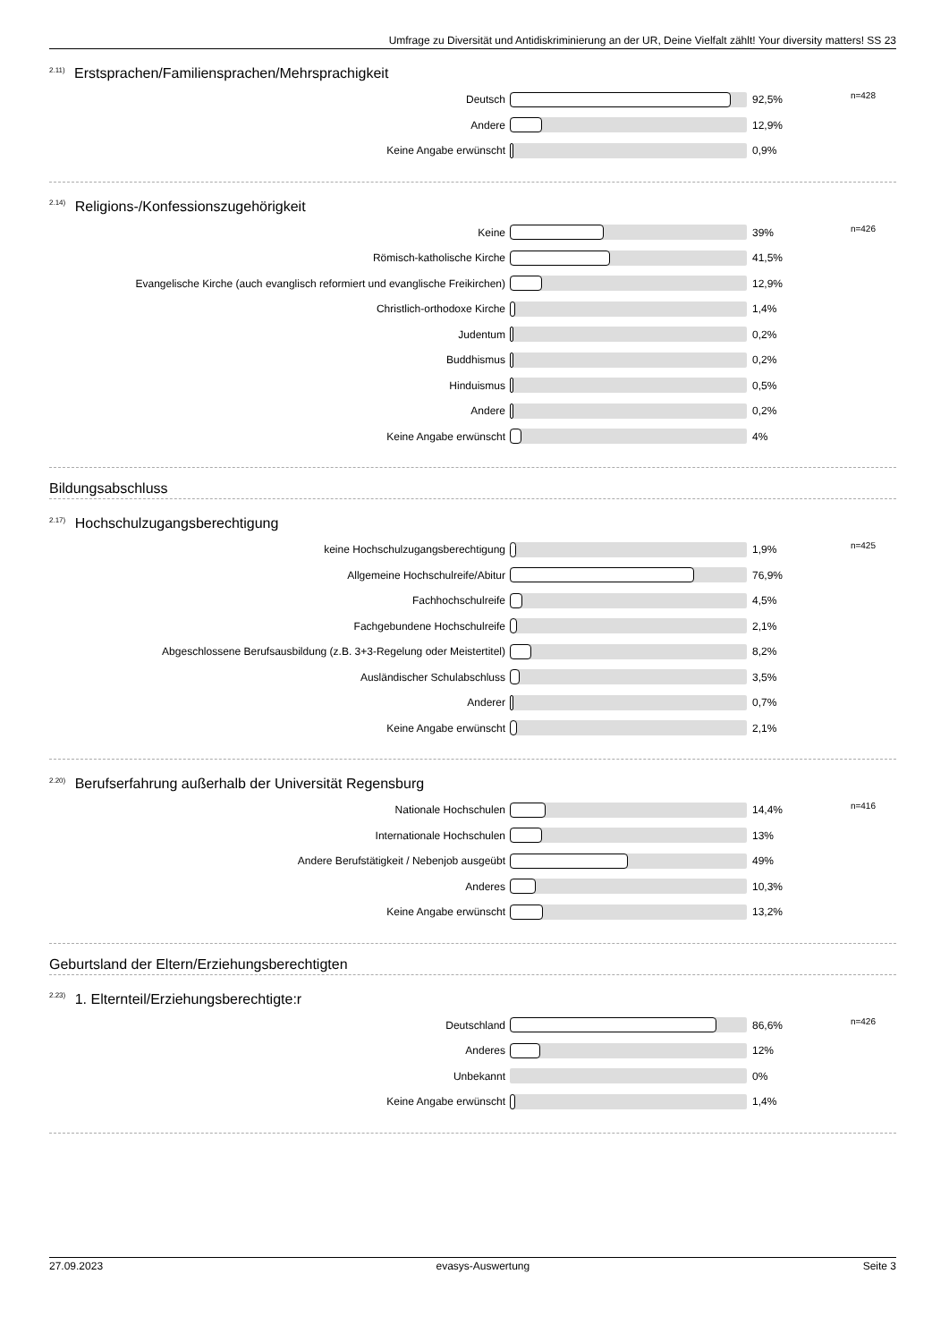Umfrage zu Diversität und Antidiskriminierung an der UR, Deine Vielfalt zählt! Your diversity matters! SS 23
<sup>2.11)</sup> Erstsprachen/Familiensprachen/Mehrsprachigkeit
| Deutsch | | 92,5% | n=428 |
| Andere | | 12,9% | |
| Keine Angabe erwünscht | | 0,9% | |
<sup>2.14)</sup> Religions-/Konfessionszugehörigkeit
| Keine | | 39% | n=426 |
| Römisch-katholische Kirche | | 41,5% | |
| Evangelische Kirche (auch evanglisch reformiert und evanglische Freikirchen) | | 12,9% | |
| Christlich-orthodoxe Kirche | | 1,4% | |
| Judentum | | 0,2% | |
| Buddhismus | | 0,2% | |
| Hinduismus | | 0,5% | |
| Andere | | 0,2% | |
| Keine Angabe erwünscht | | 4% | |
Bildungsabschluss
<sup>2.17)</sup> Hochschulzugangsberechtigung
| keine Hochschulzugangsberechtigung | | 1,9% | n=425 |
| Allgemeine Hochschulreife/Abitur | | 76,9% | |
| Fachhochschulreife | | 4,5% | |
| Fachgebundene Hochschulreife | | 2,1% | |
| Abgeschlossene Berufsausbildung (z.B. 3+3-Regelung oder Meistertitel) | | 8,2% | |
| Ausländischer Schulabschluss | | 3,5% | |
| Anderer | | 0,7% | |
| Keine Angabe erwünscht | | 2,1% | |
<sup>2.20)</sup> Berufserfahrung außerhalb der Universität Regensburg
| Nationale Hochschulen | | 14,4% | n=416 |
| Internationale Hochschulen | | 13% | |
| Andere Berufstätigkeit / Nebenjob ausgeübt | | 49% | |
| Anderes | | 10,3% | |
| Keine Angabe erwünscht | | 13,2% | |
Geburtsland der Eltern/Erziehungsberechtigten
<sup>2.23)</sup> 1. Elternteil/Erziehungsberechtigte:r
| Deutschland | | 86,6% | n=426 |
| Anderes | | 12% | |
| Unbekannt | | 0% | |
| Keine Angabe erwünscht | | 1,4% | |
27.09.2023 evasys-Auswertung Seite 3